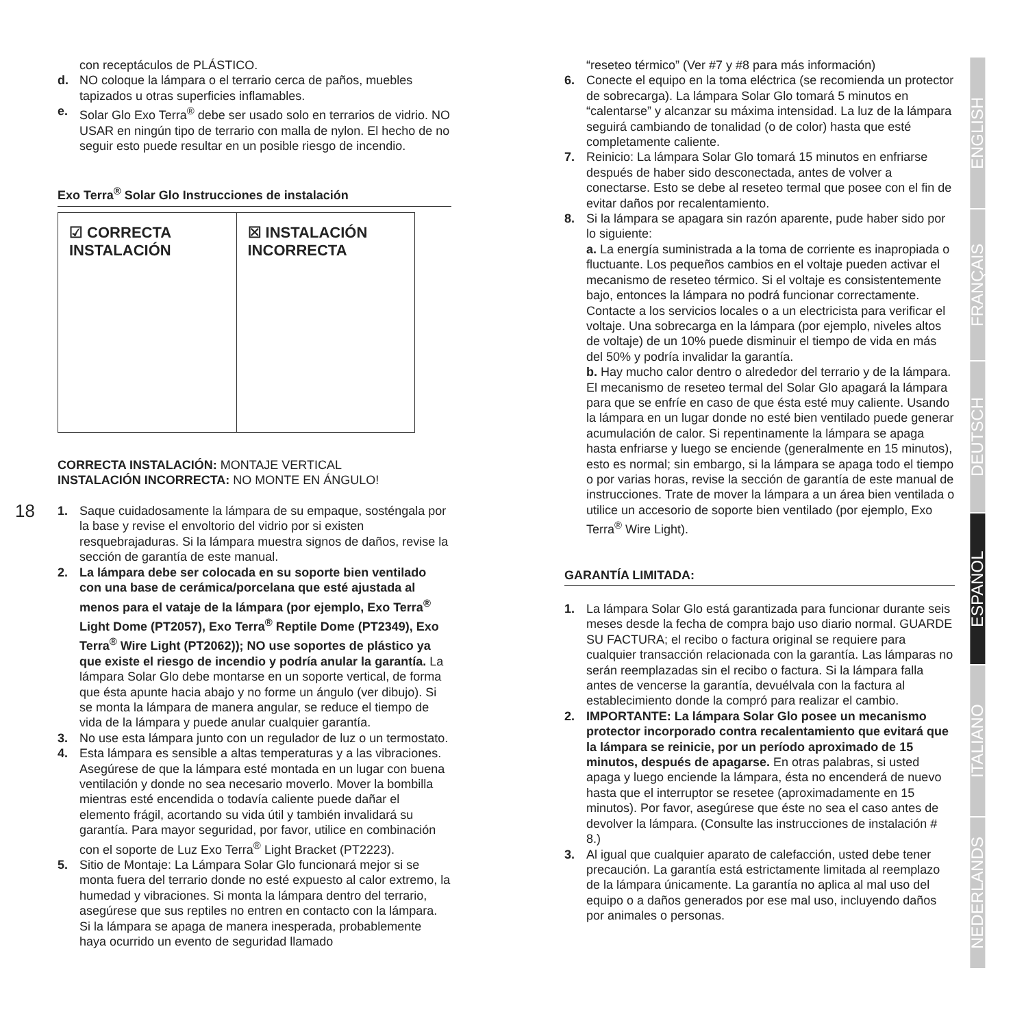18
con receptáculos de PLÁSTICO.
d. NO coloque la lámpara o el terrario cerca de paños, muebles tapizados u otras superficies inflamables.
e. Solar Glo Exo Terra<sup>®</sup> debe ser usado solo en terrarios de vidrio. NO USAR en ningún tipo de terrario con malla de nylon. El hecho de no seguir esto puede resultar en un posible riesgo de incendio.
Exo Terra<sup>®</sup> Solar Glo Instrucciones de instalación
☑ CORRECTA
INSTALACIÓN
☒ INSTALACIÓN
INCORRECTA
CORRECTA INSTALACIÓN: MONTAJE VERTICAL
INSTALACIÓN INCORRECTA: NO MONTE EN ÁNGULO!
1. Saque cuidadosamente la lámpara de su empaque, sosténgala por la base y revise el envoltorio del vidrio por si existen resquebrajaduras. Si la lámpara muestra signos de daños, revise la sección de garantía de este manual.
2. La lámpara debe ser colocada en su soporte bien ventilado con una base de cerámica/porcelana que esté ajustada al menos para el vataje de la lámpara (por ejemplo, Exo Terra<sup>®</sup> Light Dome (PT2057), Exo Terra<sup>®</sup> Reptile Dome (PT2349), Exo Terra<sup>®</sup> Wire Light (PT2062)); NO use soportes de plástico ya que existe el riesgo de incendio y podría anular la garantía. La lámpara Solar Glo debe montarse en un soporte vertical, de forma que ésta apunte hacia abajo y no forme un ángulo (ver dibujo). Si se monta la lámpara de manera angular, se reduce el tiempo de vida de la lámpara y puede anular cualquier garantía.
3. No use esta lámpara junto con un regulador de luz o un termostato.
4. Esta lámpara es sensible a altas temperaturas y a las vibraciones. Asegúrese de que la lámpara esté montada en un lugar con buena ventilación y donde no sea necesario moverlo. Mover la bombilla mientras esté encendida o todavía caliente puede dañar el elemento frágil, acortando su vida útil y también invalidará su garantía. Para mayor seguridad, por favor, utilice en combinación con el soporte de Luz Exo Terra<sup>®</sup> Light Bracket (PT2223).
5. Sitio de Montaje: La Lámpara Solar Glo funcionará mejor si se monta fuera del terrario donde no esté expuesto al calor extremo, la humedad y vibraciones. Si monta la lámpara dentro del terrario, asegúrese que sus reptiles no entren en contacto con la lámpara. Si la lámpara se apaga de manera inesperada, probablemente haya ocurrido un evento de seguridad llamado
“reseteo térmico” (Ver #7 y #8 para más información)
6. Conecte el equipo en la toma eléctrica (se recomienda un protector de sobrecarga). La lámpara Solar Glo tomará 5 minutos en “calentarse” y alcanzar su máxima intensidad. La luz de la lámpara seguirá cambiando de tonalidad (o de color) hasta que esté completamente caliente.
7. Reinicio: La lámpara Solar Glo tomará 15 minutos en enfriarse después de haber sido desconectada, antes de volver a conectarse. Esto se debe al reseteo termal que posee con el fin de evitar daños por recalentamiento.
8. Si la lámpara se apagara sin razón aparente, pude haber sido por lo siguiente:
a. La energía suministrada a la toma de corriente es inapropiada o fluctuante. Los pequeños cambios en el voltaje pueden activar el mecanismo de reseteo térmico. Si el voltaje es consistentemente bajo, entonces la lámpara no podrá funcionar correctamente. Contacte a los servicios locales o a un electricista para verificar el voltaje. Una sobrecarga en la lámpara (por ejemplo, niveles altos de voltaje) de un 10% puede disminuir el tiempo de vida en más del 50% y podría invalidar la garantía.
b. Hay mucho calor dentro o alrededor del terrario y de la lámpara. El mecanismo de reseteo termal del Solar Glo apagará la lámpara para que se enfríe en caso de que ésta esté muy caliente. Usando la lámpara en un lugar donde no esté bien ventilado puede generar acumulación de calor. Si repentinamente la lámpara se apaga hasta enfriarse y luego se enciende (generalmente en 15 minutos), esto es normal; sin embargo, si la lámpara se apaga todo el tiempo o por varias horas, revise la sección de garantía de este manual de instrucciones. Trate de mover la lámpara a un área bien ventilada o utilice un accesorio de soporte bien ventilado (por ejemplo, Exo Terra<sup>®</sup> Wire Light).
GARANTÍA LIMITADA:
1. La lámpara Solar Glo está garantizada para funcionar durante seis meses desde la fecha de compra bajo uso diario normal. GUARDE SU FACTURA; el recibo o factura original se requiere para cualquier transacción relacionada con la garantía. Las lámparas no serán reemplazadas sin el recibo o factura. Si la lámpara falla antes de vencerse la garantía, devuélvala con la factura al establecimiento donde la compró para realizar el cambio.
2. IMPORTANTE: La lámpara Solar Glo posee un mecanismo protector incorporado contra recalentamiento que evitará que la lámpara se reinicie, por un período aproximado de 15 minutos, después de apagarse. En otras palabras, si usted apaga y luego enciende la lámpara, ésta no encenderá de nuevo hasta que el interruptor se resetee (aproximadamente en 15 minutos). Por favor, asegúrese que éste no sea el caso antes de devolver la lámpara. (Consulte las instrucciones de instalación # 8.)
3. Al igual que cualquier aparato de calefacción, usted debe tener precaución. La garantía está estrictamente limitada al reemplazo de la lámpara únicamente. La garantía no aplica al mal uso del equipo o a daños generados por ese mal uso, incluyendo daños por animales o personas.
ENGLISH
FRANÇAIS
DEUTSCH
ESPAÑOL
ITALIANO
NEDERLANDS